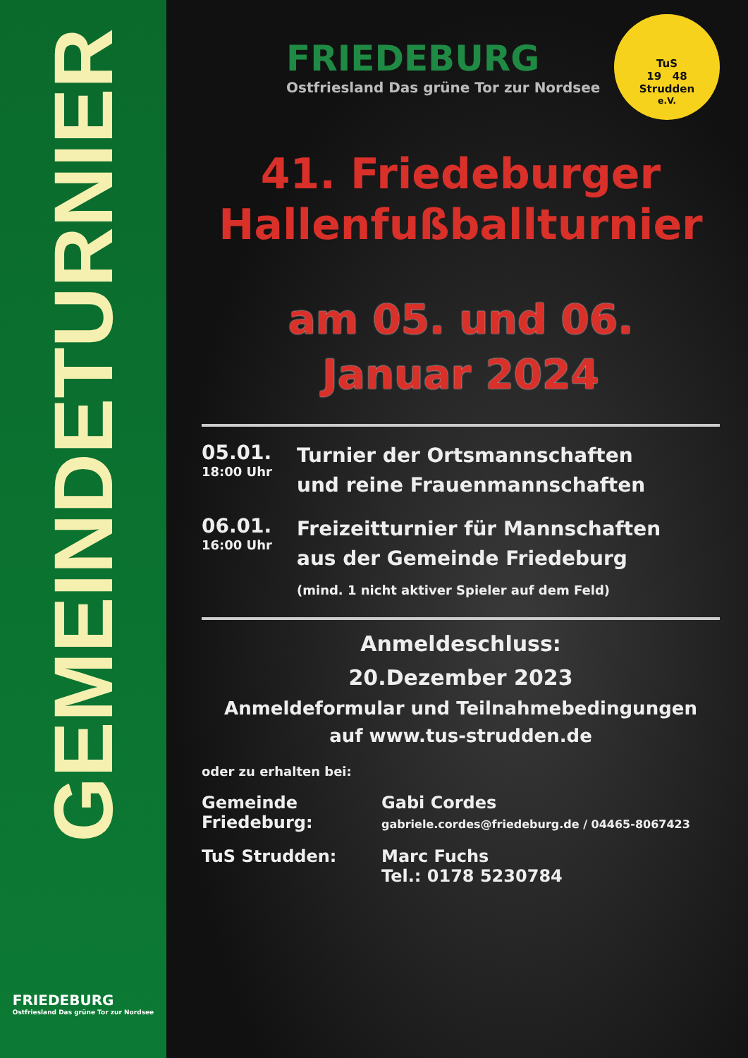GEMEINDETURNIER
FRIEDEBURG
Ostfriesland Das grüne Tor zur Nordsee
FRIEDEBURG
Ostfriesland Das grüne Tor zur Nordsee
TuS
19 48
Strudden
e.V.
41. Friedeburger
Hallenfußballturnier
am 05. und 06.
Januar 2024
05.01.
18:00 Uhr
Turnier der Ortsmannschaften
und reine Frauenmannschaften
06.01.
16:00 Uhr
Freizeitturnier für Mannschaften
aus der Gemeinde Friedeburg
(mind. 1 nicht aktiver Spieler auf dem Feld)
Anmeldeschluss:
20.Dezember 2023
Anmeldeformular und Teilnahmebedingungen
auf www.tus-strudden.de
oder zu erhalten bei:
Gemeinde
Friedeburg:
Gabi Cordes
gabriele.cordes@friedeburg.de / 04465-8067423
TuS Strudden:
Marc Fuchs
Tel.: 0178 5230784